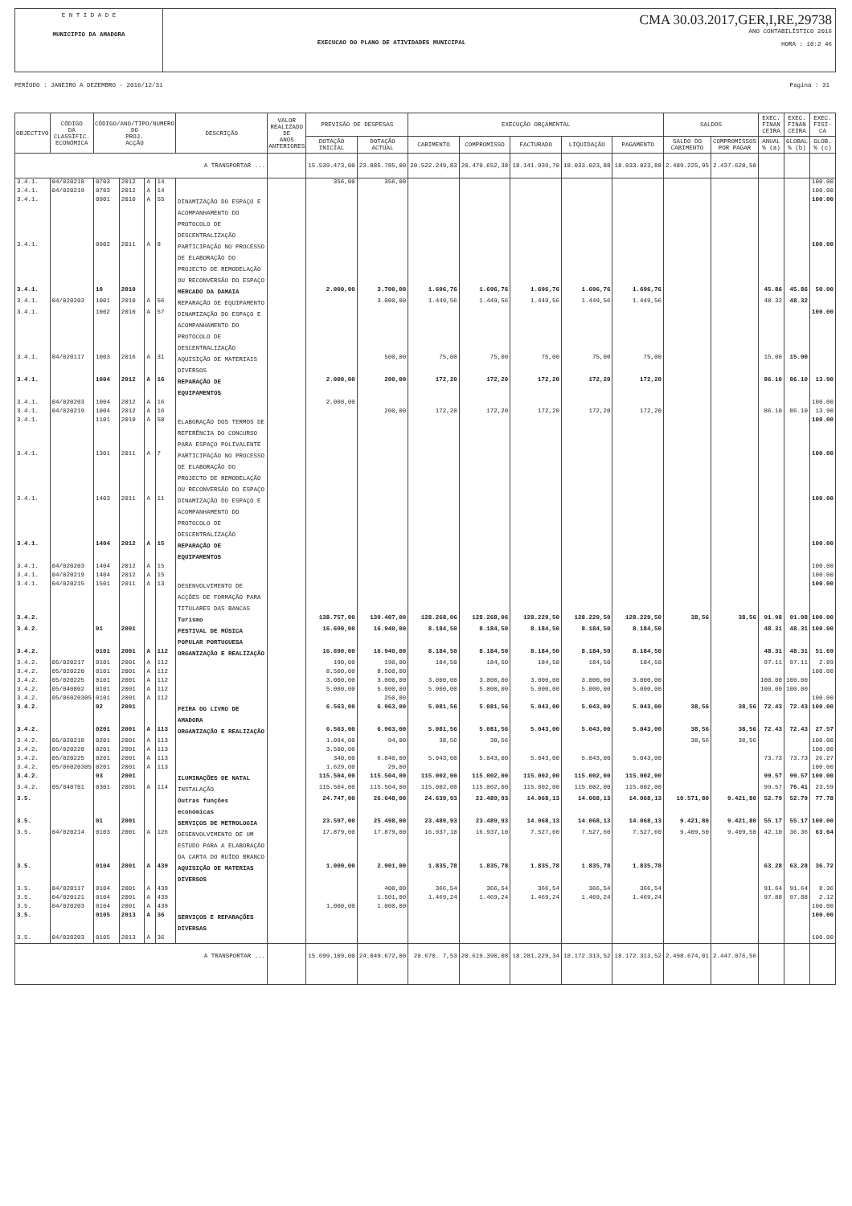E N T I D A D E
MUNICIPIO DA AMADORA
EXECUCAO DO PLANO DE ATIVIDADES MUNICIPAL
CMA 30.03.2017,GER,I,RE,29738
ANO CONTABILÍSTICO 2016
HORA : 10:2 46
PERÍODO : JANEIRO A DEZEMBRO - 2016/12/31 Pagina : 31
| OBJECTIVO | CÓDIGO DA CLASSIFIC. ECONÓMICA | CÓDIGO/ANO/TIPO/NUMERO DO PROJ. ACÇÃO | | | | DESCRIÇÃO | VALOR REALIZADO DE ANOS ANTERIORES | PREVISÃO DE DESPESAS | | EXECUÇÃO ORÇAMENTAL | | | | | SALDOS | | EXEC. FINAN CEIRA | EXEC. FINAN CEIRA | EXEC. FISI- CA |
| --- | --- | --- | --- | --- | --- | --- | --- | --- | --- | --- | --- | --- | --- | --- | --- | --- | --- | --- | --- |
| | | | | | | | | DOTAÇÃO INICIAL | DOTAÇÃO ACTUAL | CABIMENTO | COMPROMISSO | FACTURADO | LIQUIDAÇÃO | PAGAMENTO | SALDO DO CABIMENTO | COMPROMISSOS POR PAGAR | ANUAL % (a) | GLOBAL % (b) | GLOB. % (c) |
| A TRANSPORTAR ... | | | | | | | | 15.539.473,00 | 23.885.785,00 | 20.522.249,83 | 20.470.652,38 | 18.141.939,70 | 18.033.023,88 | 18.033.023,88 | 2.489.225,95 | 2.437.628,50 | | | |
| 3.4.1. | 04/020218 | 0703 | 2012 | A | 14 | | | 356,00 | 356,00 | | | | | | | | | | 100.00 |
| 3.4.1. | 04/020219 | 0703 | 2012 | A | 14 | | | | | | | | | | | | | | 100.00 |
| 3.4.1. | | 0901 | 2010 | A | 55 | DINAMIZAÇÃO DO ESPAÇO E ACOMPANHAMENTO DO PROTOCOLO DE DESCENTRALIZAÇÃO | | | | | | | | | | | | | 100.00 |
| 3.4.1. | | 0902 | 2011 | A | 8 | PARTICIPAÇÃO NO PROCESSO DE ELABORAÇÃO DO PROJECTO DE REMODELAÇÃO OU RECONVERSÃO DO ESPAÇO | | | | | | | | | | | | | 100.00 |
| 3.4.1. | | 10 | 2010 | | | MERCADO DA DAMAIA | | 2.000,00 | 3.700,00 | 1.696,76 | 1.696,76 | 1.696,76 | 1.696,76 | 1.696,76 | | | 45.86 | 45.86 | 50.00 |
| 3.4.1. | 04/020203 | 1001 | 2010 | A | 56 | REPARAÇÃO DE EQUIPAMENTO | | | 3.000,00 | 1.449,56 | 1.449,56 | 1.449,56 | 1.449,56 | 1.449,56 | | | 48.32 | 48.32 | |
| 3.4.1. | | 1002 | 2010 | A | 57 | DINAMIZAÇÃO DO ESPAÇO E ACOMPANHAMENTO DO PROTOCOLO DE DESCENTRALIZAÇÃO | | | | | | | | | | | | | 100.00 |
| 3.4.1. | 04/020117 | 1003 | 2016 | A | 31 | AQUISIÇÃO DE MATERIAIS DIVERSOS | | | 500,00 | 75,00 | 75,00 | 75,00 | 75,00 | 75,00 | | | 15.00 | 15.00 | |
| 3.4.1. | | 1004 | 2012 | A | 16 | REPARAÇÃO DE EQUIPAMENTOS | | 2.000,00 | 200,00 | 172,20 | 172,20 | 172,20 | 172,20 | 172,20 | | | 86.10 | 86.10 | 13.90 |
| 3.4.1. | 04/020203 | 1004 | 2012 | A | 16 | | | 2.000,00 | | | | | | | | | | | 100.00 |
| 3.4.1. | 04/020219 | 1004 | 2012 | A | 16 | | | | 200,00 | 172,20 | 172,20 | 172,20 | 172,20 | 172,20 | | | 86.10 | 86.10 | 13.90 |
| 3.4.1. | | 1101 | 2010 | A | 58 | ELABORAÇÃO DOS TERMOS DE REFERÊNCIA DO CONCURSO PARA ESPAÇO POLIVALENTE | | | | | | | | | | | | | 100.00 |
| 3.4.1. | | 1301 | 2011 | A | 7 | PARTICIPAÇÃO NO PROCESSO DE ELABORAÇÃO DO PROJECTO DE REMODELAÇÃO OU RECONVERSÃO DO ESPAÇO | | | | | | | | | | | | | 100.00 |
| 3.4.1. | | 1403 | 2011 | A | 11 | DINAMIZAÇÃO DO ESPAÇO E ACOMPANHAMENTO DO PROTOCOLO DE DESCENTRALIZAÇÃO | | | | | | | | | | | | | 100.00 |
| 3.4.1. | | 1404 | 2012 | A | 15 | REPARAÇÃO DE EQUIPAMENTOS | | | | | | | | | | | | | 100.00 |
| 3.4.1. | 04/020203 | 1404 | 2012 | A | 15 | | | | | | | | | | | | | | 100.00 |
| 3.4.1. | 04/020219 | 1404 | 2012 | A | 15 | | | | | | | | | | | | | | 100.00 |
| 3.4.1. | 04/020215 | 1501 | 2011 | A | 13 | DESENVOLVIMENTO DE ACÇÕES DE FORMAÇÃO PARA TITULARES DAS BANCAS | | | | | | | | | | | | | 100.00 |
| 3.4.2. | | | | | | Turismo | | 138.757,00 | 139.407,00 | 128.268,06 | 128.268,06 | 128.229,50 | 128.229,50 | 128.229,50 | 38,56 | 38,56 | 91.98 | 91.98 | 100.00 |
| 3.4.2. | | 01 | 2001 | | | FESTIVAL DE MÚSICA POPULAR PORTUGUESA | | 16.690,00 | 16.940,00 | 8.184,50 | 8.184,50 | 8.184,50 | 8.184,50 | 8.184,50 | | | 48.31 | 48.31 | 100.00 |
| 3.4.2. | | 0101 | 2001 | A | 112 | ORGANIZAÇÃO E REALIZAÇÃO | | 16.690,00 | 16.940,00 | 8.184,50 | 8.184,50 | 8.184,50 | 8.184,50 | 8.184,50 | | | 48.31 | 48.31 | 51.69 |
| 3.4.2. | 05/020217 | 0101 | 2001 | A | 112 | | | 190,00 | 190,00 | 184,50 | 184,50 | 184,50 | 184,50 | 184,50 | | | 97.11 | 97.11 | 2.89 |
| 3.4.2. | 05/020220 | 0101 | 2001 | A | 112 | | | 8.500,00 | 8.500,00 | | | | | | | | | | 100.00 |
| 3.4.2. | 05/020225 | 0101 | 2001 | A | 112 | | | 3.000,00 | 3.000,00 | 3.000,00 | 3.000,00 | 3.000,00 | 3.000,00 | 3.000,00 | | | 100.00 | 100.00 | |
| 3.4.2. | 05/040802 | 0101 | 2001 | A | 112 | | | 5.000,00 | 5.000,00 | 5.000,00 | 5.000,00 | 5.000,00 | 5.000,00 | 5.000,00 | | | 100.00 | 100.00 | |
| 3.4.2. | 05/06020305 | 0101 | 2001 | A | 112 | | | | 250,00 | | | | | | | | | | 100.00 |
| 3.4.2. | | 02 | 2001 | | | FEIRA DO LIVRO DE AMADORA | | 6.563,00 | 6.963,00 | 5.081,56 | 5.081,56 | 5.043,00 | 5.043,00 | 5.043,00 | 38,56 | 38,56 | 72.43 | 72.43 | 100.00 |
| 3.4.2. | | 0201 | 2001 | A | 113 | ORGANIZAÇÃO E REALIZAÇÃO | | 6.563,00 | 6.963,00 | 5.081,56 | 5.081,56 | 5.043,00 | 5.043,00 | 5.043,00 | 38,56 | 38,56 | 72.43 | 72.43 | 27.57 |
| 3.4.2. | 05/020218 | 0201 | 2001 | A | 113 | | | 1.094,00 | 94,00 | 38,56 | 38,56 | | | | 38,56 | 38,56 | | | 100.00 |
| 3.4.2. | 05/020220 | 0201 | 2001 | A | 113 | | | 3.500,00 | | | | | | | | | | | 100.00 |
| 3.4.2. | 05/020225 | 0201 | 2001 | A | 113 | | | 340,00 | 6.840,00 | 5.043,00 | 5.043,00 | 5.043,00 | 5.043,00 | 5.043,00 | | | 73.73 | 73.73 | 26.27 |
| 3.4.2. | 05/06020305 | 0201 | 2001 | A | 113 | | | 1.629,00 | 29,00 | | | | | | | | | | 100.00 |
| 3.4.2. | | 03 | 2001 | | | ILUMINAÇÕES DE NATAL | | 115.504,00 | 115.504,00 | 115.002,00 | 115.002,00 | 115.002,00 | 115.002,00 | 115.002,00 | | | 99.57 | 99.57 | 100.00 |
| 3.4.2. | 05/040701 | 0301 | 2001 | A | 114 | INSTALAÇÃO | | 115.504,00 | 115.504,00 | 115.002,00 | 115.002,00 | 115.002,00 | 115.002,00 | 115.002,00 | | | 99.57 | 76.41 | 23.59 |
| 3.5. | | | | | | Outras funções económicas | | 24.747,00 | 26.648,00 | 24.639,93 | 23.489,93 | 14.068,13 | 14.068,13 | 14.068,13 | 10.571,80 | 9.421,80 | 52.79 | 52.79 | 77.78 |
| 3.5. | | 01 | 2001 | | | SERVIÇOS DE METROLOGIA | | 23.597,00 | 25.498,00 | 23.489,93 | 23.489,93 | 14.068,13 | 14.068,13 | 14.068,13 | 9.421,80 | 9.421,80 | 55.17 | 55.17 | 100.00 |
| 3.5. | 04/020214 | 0103 | 2001 | A | 126 | DESENVOLVIMENTO DE UM ESTUDO PARA A ELABORAÇÃO DA CARTA DO RUÍDO BRANCO | | 17.879,00 | 17.879,00 | 16.937,10 | 16.937,10 | 7.527,60 | 7.527,60 | 7.527,60 | 9.409,50 | 9.409,50 | 42.10 | 36.36 | 63.64 |
| 3.5. | | 0104 | 2001 | A | 439 | AQUISIÇÃO DE MATERIAS DIVERSOS | | 1.000,00 | 2.901,00 | 1.835,78 | 1.835,78 | 1.835,78 | 1.835,78 | 1.835,78 | | | 63.28 | 63.28 | 36.72 |
| 3.5. | 04/020117 | 0104 | 2001 | A | 439 | | | | 400,00 | 366,54 | 366,54 | 366,54 | 366,54 | 366,54 | | | 91.64 | 91.64 | 8.36 |
| 3.5. | 04/020121 | 0104 | 2001 | A | 439 | | | | 1.501,00 | 1.469,24 | 1.469,24 | 1.469,24 | 1.469,24 | 1.469,24 | | | 97.88 | 97.88 | 2.12 |
| 3.5. | 04/020203 | 0104 | 2001 | A | 439 | | | 1.000,00 | 1.000,00 | | | | | | | | | | 100.00 |
| 3.5. | | 0105 | 2013 | A | 36 | SERVIÇOS E REPARAÇÕES DIVERSAS | | | | | | | | | | | | | 100.00 |
| 3.5. | 04/020203 | 0105 | 2013 | A | 36 | | | | | | | | | | | | | | 100.00 |
| A TRANSPORTAR ... | | | | | | | | 15.699.109,00 | 24.049.672,00 | 20.670. 7,53 | 20.619.390,08 | 18.281.229,34 | 18.172.313,52 | 18.172.313,52 | 2.498.674,01 | 2.447.076,56 | | | |